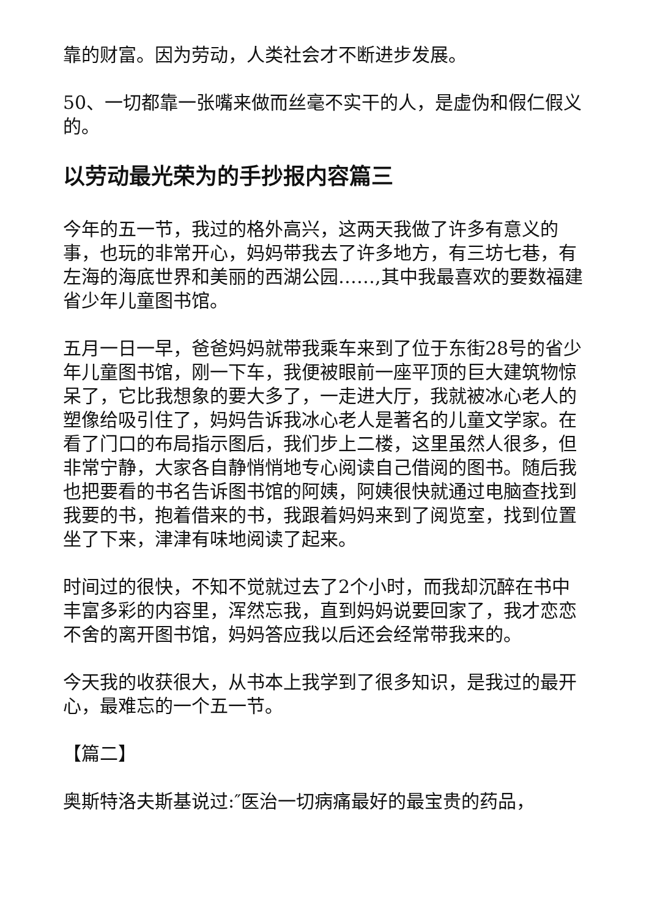靠的财富。因为劳动，人类社会才不断进步发展。
50、一切都靠一张嘴来做而丝毫不实干的人，是虚伪和假仁假义的。
以劳动最光荣为的手抄报内容篇三
今年的五一节，我过的格外高兴，这两天我做了许多有意义的事，也玩的非常开心，妈妈带我去了许多地方，有三坊七巷，有左海的海底世界和美丽的西湖公园……,其中我最喜欢的要数福建省少年儿童图书馆。
五月一日一早，爸爸妈妈就带我乘车来到了位于东街28号的省少年儿童图书馆，刚一下车，我便被眼前一座平顶的巨大建筑物惊呆了，它比我想象的要大多了，一走进大厅，我就被冰心老人的塑像给吸引住了，妈妈告诉我冰心老人是著名的儿童文学家。在看了门口的布局指示图后，我们步上二楼，这里虽然人很多，但非常宁静，大家各自静悄悄地专心阅读自己借阅的图书。随后我也把要看的书名告诉图书馆的阿姨，阿姨很快就通过电脑查找到我要的书，抱着借来的书，我跟着妈妈来到了阅览室，找到位置坐了下来，津津有味地阅读了起来。
时间过的很快，不知不觉就过去了2个小时，而我却沉醉在书中丰富多彩的内容里，浑然忘我，直到妈妈说要回家了，我才恋恋不舍的离开图书馆，妈妈答应我以后还会经常带我来的。
今天我的收获很大，从书本上我学到了很多知识，是我过的最开心，最难忘的一个五一节。
【篇二】
奥斯特洛夫斯基说过:″医治一切病痛最好的最宝贵的药品，